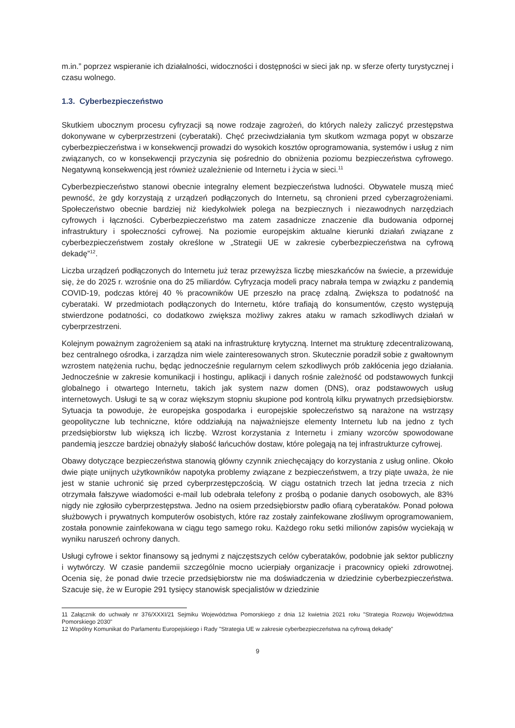m.in.” poprzez wspieranie ich działalności, widoczności i dostępności w sieci jak np. w sferze oferty turystycznej i czasu wolnego.
1.3. Cyberbezpieczeństwo
Skutkiem ubocznym procesu cyfryzacji są nowe rodzaje zagrożeń, do których należy zaliczyć przestępstwa dokonywane w cyberprzestrzeni (cyberataki). Chęć przeciwdziałania tym skutkom wzmaga popyt w obszarze cyberbezpieczeństwa i w konsekwencji prowadzi do wysokich kosztów oprogramowania, systemów i usług z nim związanych, co w konsekwencji przyczynia się pośrednio do obniżenia poziomu bezpieczeństwa cyfrowego. Negatywną konsekwencją jest również uzależnienie od Internetu i życia w sieci.<sup>11</sup>
Cyberbezpieczeństwo stanowi obecnie integralny element bezpieczeństwa ludności. Obywatele muszą mieć pewność, że gdy korzystają z urządzeń podłączonych do Internetu, są chronieni przed cyberzagrożeniami. Społeczeństwo obecnie bardziej niż kiedykolwiek polega na bezpiecznych i niezawodnych narzędziach cyfrowych i łączności. Cyberbezpieczeństwo ma zatem zasadnicze znaczenie dla budowania odpornej infrastruktury i społeczności cyfrowej. Na poziomie europejskim aktualne kierunki działań związane z cyberbezpieczeństwem zostały określone w „Strategii UE w zakresie cyberbezpieczeństwa na cyfrową dekadę”<sup>12</sup>.
Liczba urządzeń podłączonych do Internetu już teraz przewyższa liczbę mieszkańców na świecie, a przewiduje się, że do 2025 r. wzrośnie ona do 25 miliardów. Cyfryzacja modeli pracy nabrała tempa w związku z pandemią COVID-19, podczas której 40 % pracowników UE przeszło na pracę zdalną. Zwiększa to podatność na cyberataki. W przedmiotach podłączonych do Internetu, które trafiają do konsumentów, często występują stwierdzone podatności, co dodatkowo zwiększa możliwy zakres ataku w ramach szkodliwych działań w cyberprzestrzeni.
Kolejnym poważnym zagrożeniem są ataki na infrastrukturę krytyczną. Internet ma strukturę zdecentralizowaną, bez centralnego ośrodka, i zarządza nim wiele zainteresowanych stron. Skutecznie poradził sobie z gwałtownym wzrostem natężenia ruchu, będąc jednocześnie regularnym celem szkodliwych prób zakłócenia jego działania. Jednocześnie w zakresie komunikacji i hostingu, aplikacji i danych rośnie zależność od podstawowych funkcji globalnego i otwartego Internetu, takich jak system nazw domen (DNS), oraz podstawowych usług internetowych. Usługi te są w coraz większym stopniu skupione pod kontrolą kilku prywatnych przedsiębiorstw. Sytuacja ta powoduje, że europejska gospodarka i europejskie społeczeństwo są narażone na wstrząsy geopolityczne lub techniczne, które oddziałują na najważniejsze elementy Internetu lub na jedno z tych przedsiębiorstw lub większą ich liczbę. Wzrost korzystania z Internetu i zmiany wzorców spowodowane pandemią jeszcze bardziej obnażyły słabość łańcuchów dostaw, które polegają na tej infrastrukturze cyfrowej.
Obawy dotyczące bezpieczeństwa stanowią główny czynnik zniechęcający do korzystania z usług online. Około dwie piąte unijnych użytkowników napotyka problemy związane z bezpieczeństwem, a trzy piąte uważa, że nie jest w stanie uchronić się przed cyberprzestępczością. W ciągu ostatnich trzech lat jedna trzecia z nich otrzymała fałszywe wiadomości e-mail lub odebrała telefony z prośbą o podanie danych osobowych, ale 83% nigdy nie zgłosiło cyberprzestępstwa. Jedno na osiem przedsiębiorstw padło ofiarą cyberataków. Ponad połowa służbowych i prywatnych komputerów osobistych, które raz zostały zainfekowane złośliwym oprogramowaniem, została ponownie zainfekowana w ciągu tego samego roku. Każdego roku setki milionów zapisów wyciekają w wyniku naruszeń ochrony danych.
Usługi cyfrowe i sektor finansowy są jednymi z najczęstszych celów cyberataków, podobnie jak sektor publiczny i wytwórczy. W czasie pandemii szczególnie mocno ucierpiały organizacje i pracownicy opieki zdrowotnej. Ocenia się, że ponad dwie trzecie przedsiębiorstw nie ma doświadczenia w dziedzinie cyberbezpieczeństwa. Szacuje się, że w Europie 291 tysięcy stanowisk specjalistów w dziedzinie
11 Załącznik do uchwały nr 376/XXXI/21 Sejmiku Województwa Pomorskiego z dnia 12 kwietnia 2021 roku "Strategia Rozwoju Województwa Pomorskiego 2030"
12 Wspólny Komunikat do Parlamentu Europejskiego i Rady "Strategia UE w zakresie cyberbezpieczeństwa na cyfrową dekadę"
9